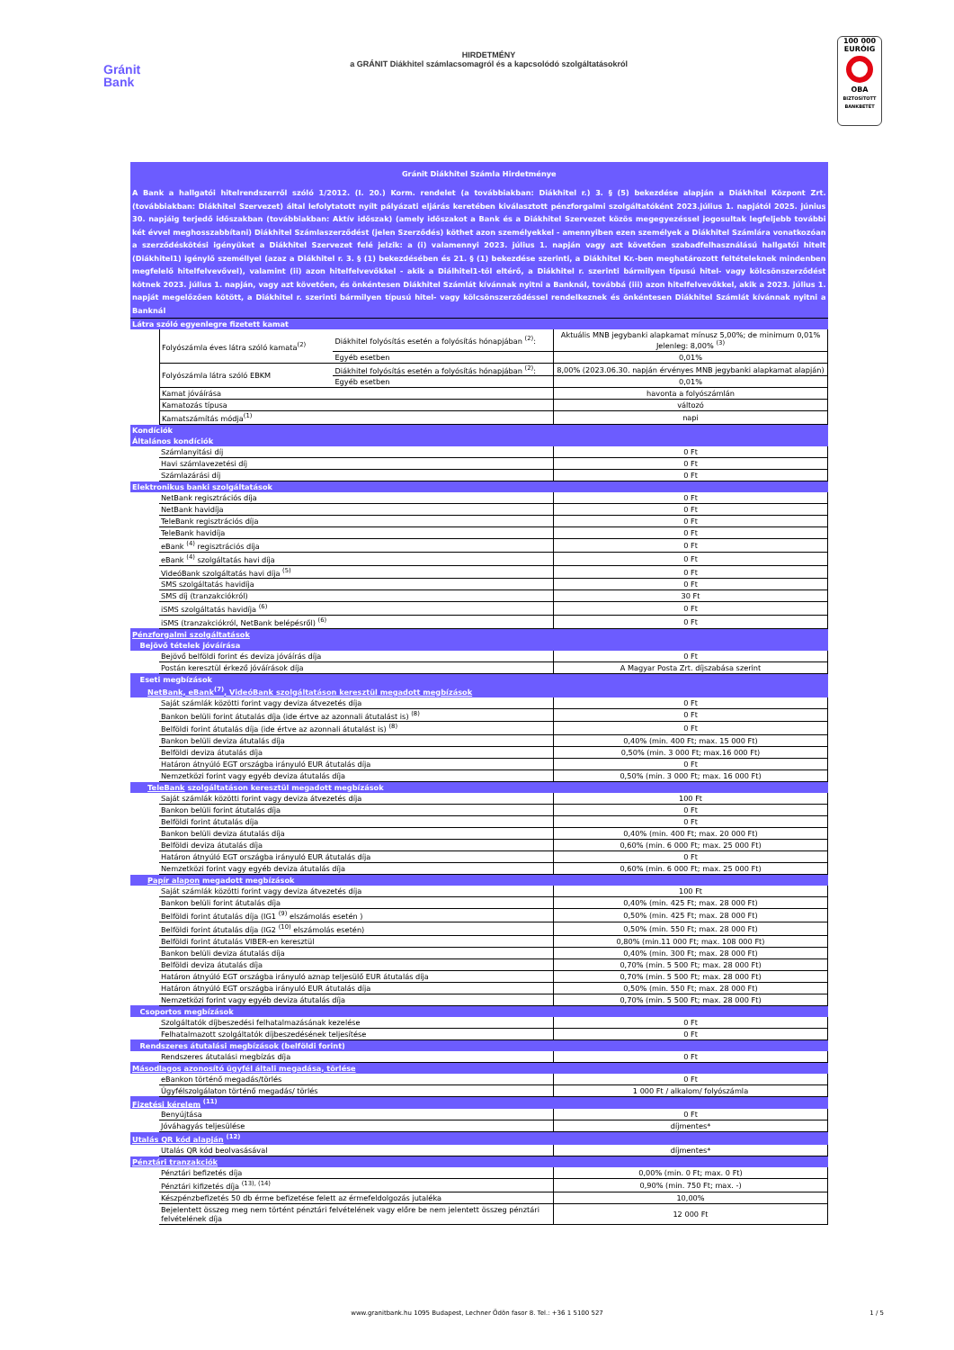Gránit
Bank
HIRDETMÉNY
a GRÁNIT Diákhitel számlacsomagról és a kapcsolódó szolgáltatásokról
100 000 EURÓIG
OBA
BIZTOSÍTOTT BANKBETÉT
| Gránit Diákhitel Számla Hirdetménye | | | |
| A Bank a hallgatói hitelrendszerről szóló 1/2012. (I. 20.) Korm. rendelet (a továbbiakban: Diákhitel r.) 3. § (5) bekezdése alapján a Diákhitel Központ Zrt. (továbbiakban: Diákhitel Szervezet) által lefolytatott nyílt pályázati eljárás keretében kiválasztott pénzforgalmi szolgáltatóként 2023.július 1. napjától 2025. június 30. napjáig terjedő időszakban (továbbiakban: Aktív időszak) (amely időszakot a Bank és a Diákhitel Szervezet közös megegyezéssel jogosultak legfeljebb további két évvel meghosszabbítani) Diákhitel Számlaszerződést (jelen Szerződés) köthet azon személyekkel - amennyiben ezen személyek a Diákhitel Számlára vonatkozóan a szerződéskötési igényüket a Diákhitel Szervezet felé jelzik: a (i) valamennyi 2023. július 1. napján vagy azt követően szabadfelhasználású hallgatói hitelt (Diákhitel1) igénylő személlyel (azaz a Diákhitel r. 3. § (1) bekezdésében és 21. § (1) bekezdése szerinti, a Diákhitel Kr.-ben meghatározott feltételeknek mindenben megfelelő hitelfelvevővel), valamint (ii) azon hitelfelvevőkkel - akik a Diálhitel1-től eltérő, a Diákhitel r. szerinti bármilyen típusú hitel- vagy kölcsönszerződést kötnek 2023. július 1. napján, vagy azt követően, és önkéntesen Diákhitel Számlát kívánnak nyitni a Banknál, továbbá (iii) azon hitelfelvevőkkel, akik a 2023. július 1. napját megelőzően kötött, a Diákhitel r. szerinti bármilyen típusú hitel- vagy kölcsönszerződéssel rendelkeznek és önkéntesen Diákhitel Számlát kívánnak nyitni a Banknál | | | |
| Látra szóló egyenlegre fizetett kamat | | | |
| | Folyószámla éves látra szóló kamata<sup>(2)</sup> | Diákhitel folyósítás esetén a folyósítás hónapjában <sup>(2)</sup>: | Aktuális MNB jegybanki alapkamat mínusz 5,00%; de minimum 0,01% Jelenleg: 8,00% <sup>(3)</sup> |
| | | Egyéb esetben | 0,01% |
| | Folyószámla látra szóló EBKM | Diákhitel folyósítás esetén a folyósítás hónapjában <sup>(2)</sup>: | 8,00% (2023.06.30. napján érvényes MNB jegybanki alapkamat alapján) |
| | | Egyéb esetben | 0,01% |
| | Kamat jóváírása | | havonta a folyószámlán |
| | Kamatozás típusa | | változó |
| | Kamatszámítás módja<sup>(1)</sup> | | napi |
| Kondíciók | | |
| Általános kondíciók | | |
| | Számlanyitási díj | 0 Ft |
| | Havi számlavezetési díj | 0 Ft |
| | Számlazárási díj | 0 Ft |
| Elektronikus banki szolgáltatások | | |
| | NetBank regisztrációs díja | 0 Ft |
| | NetBank havidíja | 0 Ft |
| | TeleBank regisztrációs díja | 0 Ft |
| | TeleBank havidíja | 0 Ft |
| | eBank <sup>(4)</sup> regisztrációs díja | 0 Ft |
| | eBank <sup>(4)</sup> szolgáltatás havi díja | 0 Ft |
| | VideóBank szolgáltatás havi díja <sup>(5)</sup> | 0 Ft |
| | SMS szolgáltatás havidíja | 0 Ft |
| | SMS díj (tranzakciókról) | 30 Ft |
| | iSMS szolgáltatás havidíja <sup>(6)</sup> | 0 Ft |
| | iSMS (tranzakciókról, NetBank belépésről) <sup>(6)</sup> | 0 Ft |
| Pénzforgalmi szolgáltatások | | |
| Bejövő tételek jóváírása | | |
| | Bejövő belföldi forint és deviza jóváírás díja | 0 Ft |
| | Postán keresztül érkező jóváírások díja | A Magyar Posta Zrt. díjszabása szerint |
| Eseti megbízások | | |
| NetBank, eBank<sup>(7)</sup>, VideóBank szolgáltatáson keresztül megadott megbízások | | |
| | Saját számlák közötti forint vagy deviza átvezetés díja | 0 Ft |
| | Bankon belüli forint átutalás díja (ide értve az azonnali átutalást is) <sup>(8)</sup> | 0 Ft |
| | Belföldi forint átutalás díja (ide értve az azonnali átutalást is) <sup>(8)</sup> | 0 Ft |
| | Bankon belüli deviza átutalás díja | 0,40% (min. 400 Ft; max. 15 000 Ft) |
| | Belföldi deviza átutalás díja | 0,50% (min. 3 000 Ft; max.16 000 Ft) |
| | Határon átnyúló EGT országba irányuló EUR átutalás díja | 0 Ft |
| | Nemzetközi forint vagy egyéb deviza átutalás díja | 0,50% (min. 3 000 Ft; max. 16 000 Ft) |
| TeleBank szolgáltatáson keresztül megadott megbízások | | |
| | Saját számlák közötti forint vagy deviza átvezetés díja | 100 Ft |
| | Bankon belüli forint átutalás díja | 0 Ft |
| | Belföldi forint átutalás díja | 0 Ft |
| | Bankon belüli deviza átutalás díja | 0,40% (min. 400 Ft; max. 20 000 Ft) |
| | Belföldi deviza átutalás díja | 0,60% (min. 6 000 Ft; max. 25 000 Ft) |
| | Határon átnyúló EGT országba irányuló EUR átutalás díja | 0 Ft |
| | Nemzetközi forint vagy egyéb deviza átutalás díja | 0,60% (min. 6 000 Ft; max. 25 000 Ft) |
| Papír alapon megadott megbízások | | |
| | Saját számlák közötti forint vagy deviza átvezetés díja | 100 Ft |
| | Bankon belüli forint átutalás díja | 0,40% (min. 425 Ft; max. 28 000 Ft) |
| | Belföldi forint átutalás díja (IG1 <sup>(9)</sup> elszámolás esetén ) | 0,50% (min. 425 Ft; max. 28 000 Ft) |
| | Belföldi forint átutalás díja (IG2 <sup>(10)</sup> elszámolás esetén) | 0,50% (min. 550 Ft; max. 28 000 Ft) |
| | Belföldi forint átutalás VIBER-en keresztül | 0,80% (min.11 000 Ft; max. 108 000 Ft) |
| | Bankon belüli deviza átutalás díja | 0,40% (min. 300 Ft; max. 28 000 Ft) |
| | Belföldi deviza átutalás díja | 0,70% (min. 5 500 Ft; max. 28 000 Ft) |
| | Határon átnyúló EGT országba irányuló aznap teljesülő EUR átutalás díja | 0,70% (min. 5 500 Ft; max. 28 000 Ft) |
| | Határon átnyúló EGT országba irányuló EUR átutalás díja | 0,50% (min. 550 Ft; max. 28 000 Ft) |
| | Nemzetközi forint vagy egyéb deviza átutalás díja | 0,70% (min. 5 500 Ft; max. 28 000 Ft) |
| Csoportos megbízások | | |
| | Szolgáltatók díjbeszedési felhatalmazásának kezelése | 0 Ft |
| | Felhatalmazott szolgáltatók díjbeszedésének teljesítése | 0 Ft |
| Rendszeres átutalási megbízások (belföldi forint) | | |
| | Rendszeres átutalási megbízás díja | 0 Ft |
| Másodlagos azonosító ügyfél általi megadása, törlése | | |
| | eBankon történő megadás/törlés | 0 Ft |
| | Ügyfélszolgálaton történő megadás/ törlés | 1 000 Ft / alkalom/ folyószámla |
| Fizetési kérelem <sup>(11)</sup> | | |
| | Benyújtása | 0 Ft |
| | Jóváhagyás teljesülése | díjmentes* |
| Utalás QR kód alapján <sup>(12)</sup> | | |
| | Utalás QR kód beolvasásával | díjmentes* |
| Pénztári tranzakciók | | |
| | Pénztári befizetés díja | 0,00% (min. 0 Ft; max. 0 Ft) |
| | Pénztári kifizetés díja <sup>(13), (14)</sup> | 0,90% (min. 750 Ft; max. -) |
| | Készpénzbefizetés 50 db érme befizetése felett az érmefeldolgozás jutaléka | 10,00% |
| | Bejelentett összeg meg nem történt pénztári felvételének vagy előre be nem jelentett összeg pénztári felvételének díja | 12 000 Ft |
www.granitbank.hu 1095 Budapest, Lechner Ödön fasor 8. Tel.: +36 1 5100 527
1 / 5